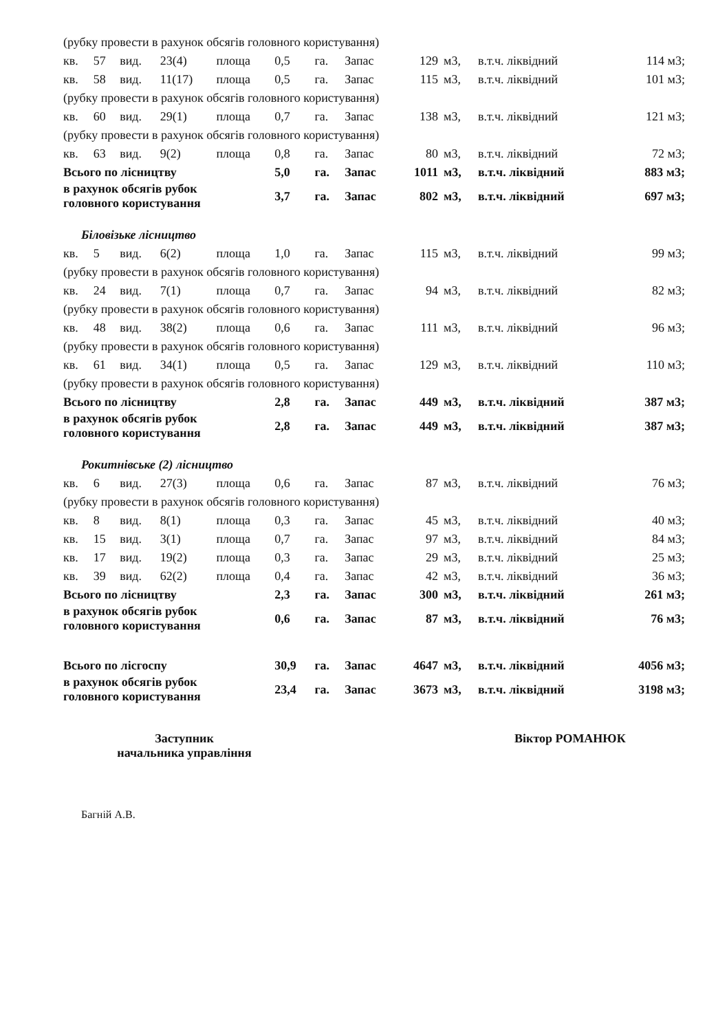| (рубку провести в рахунок обсягів головного користування) | | | | | | | | | | | |
| кв. | 57 | вид. | 23(4) | площа | 0,5 | га. | Запас | 129 | м3, | в.т.ч. ліквідний | 114 м3; |
| кв. | 58 | вид. | 11(17) | площа | 0,5 | га. | Запас | 115 | м3, | в.т.ч. ліквідний | 101 м3; |
| (рубку провести в рахунок обсягів головного користування) | | | | | | | | | | | |
| кв. | 60 | вид. | 29(1) | площа | 0,7 | га. | Запас | 138 | м3, | в.т.ч. ліквідний | 121 м3; |
| (рубку провести в рахунок обсягів головного користування) | | | | | | | | | | | |
| кв. | 63 | вид. | 9(2) | площа | 0,8 | га. | Запас | 80 | м3, | в.т.ч. ліквідний | 72 м3; |
| Всього по лісництву | | | | | 5,0 | га. | Запас | 1011 | м3, | в.т.ч. ліквідний | 883 м3; |
| в рахунок обсягів рубок головного користування | | | | | 3,7 | га. | Запас | 802 | м3, | в.т.ч. ліквідний | 697 м3; |
| Біловізьке лісництво | | | | | | | | | | | |
| кв. | 5 | вид. | 6(2) | площа | 1,0 | га. | Запас | 115 | м3, | в.т.ч. ліквідний | 99 м3; |
| (рубку провести в рахунок обсягів головного користування) | | | | | | | | | | | |
| кв. | 24 | вид. | 7(1) | площа | 0,7 | га. | Запас | 94 | м3, | в.т.ч. ліквідний | 82 м3; |
| (рубку провести в рахунок обсягів головного користування) | | | | | | | | | | | |
| кв. | 48 | вид. | 38(2) | площа | 0,6 | га. | Запас | 111 | м3, | в.т.ч. ліквідний | 96 м3; |
| (рубку провести в рахунок обсягів головного користування) | | | | | | | | | | | |
| кв. | 61 | вид. | 34(1) | площа | 0,5 | га. | Запас | 129 | м3, | в.т.ч. ліквідний | 110 м3; |
| (рубку провести в рахунок обсягів головного користування) | | | | | | | | | | | |
| Всього по лісництву | | | | | 2,8 | га. | Запас | 449 | м3, | в.т.ч. ліквідний | 387 м3; |
| в рахунок обсягів рубок головного користування | | | | | 2,8 | га. | Запас | 449 | м3, | в.т.ч. ліквідний | 387 м3; |
| Рокитнівське (2) лісництво | | | | | | | | | | | |
| кв. | 6 | вид. | 27(3) | площа | 0,6 | га. | Запас | 87 | м3, | в.т.ч. ліквідний | 76 м3; |
| (рубку провести в рахунок обсягів головного користування) | | | | | | | | | | | |
| кв. | 8 | вид. | 8(1) | площа | 0,3 | га. | Запас | 45 | м3, | в.т.ч. ліквідний | 40 м3; |
| кв. | 15 | вид. | 3(1) | площа | 0,7 | га. | Запас | 97 | м3, | в.т.ч. ліквідний | 84 м3; |
| кв. | 17 | вид. | 19(2) | площа | 0,3 | га. | Запас | 29 | м3, | в.т.ч. ліквідний | 25 м3; |
| кв. | 39 | вид. | 62(2) | площа | 0,4 | га. | Запас | 42 | м3, | в.т.ч. ліквідний | 36 м3; |
| Всього по лісництву | | | | | 2,3 | га. | Запас | 300 | м3, | в.т.ч. ліквідний | 261 м3; |
| в рахунок обсягів рубок головного користування | | | | | 0,6 | га. | Запас | 87 | м3, | в.т.ч. ліквідний | 76 м3; |
| Всього по лісгоспу | | | | | 30,9 | га. | Запас | 4647 | м3, | в.т.ч. ліквідний | 4056 м3; |
| в рахунок обсягів рубок головного користування | | | | | 23,4 | га. | Запас | 3673 | м3, | в.т.ч. ліквідний | 3198 м3; |
Заступник
начальника управління
Віктор РОМАНЮК
Багній А.В.